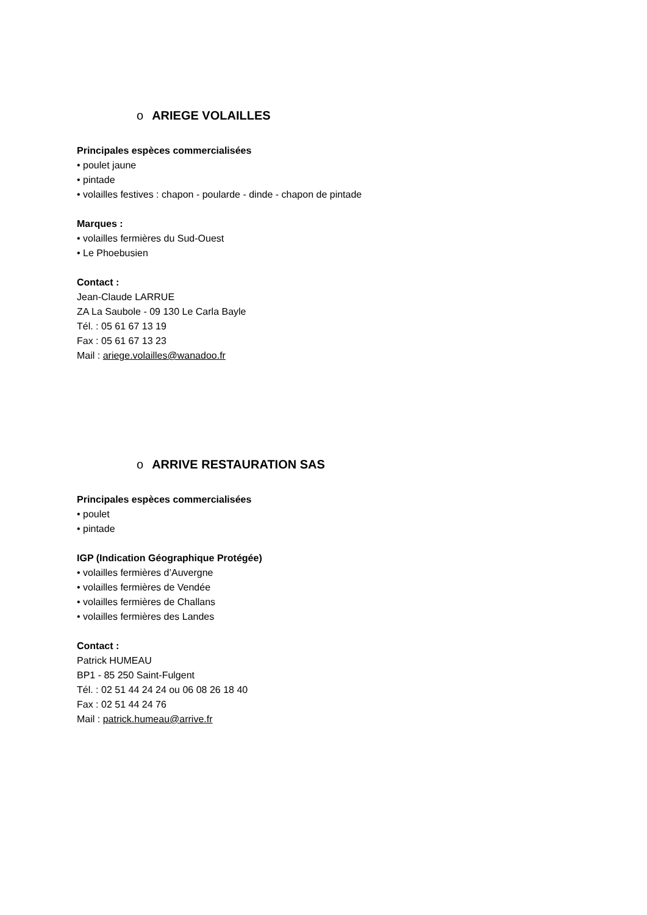o ARIEGE VOLAILLES
Principales espèces commercialisées
• poulet jaune
• pintade
• volailles festives : chapon - poularde - dinde - chapon de pintade
Marques :
• volailles fermières du Sud-Ouest
• Le Phoebusien
Contact :
Jean-Claude LARRUE
ZA La Saubole - 09 130 Le Carla Bayle
Tél. : 05 61 67 13 19
Fax : 05 61 67 13 23
Mail : ariege.volailles@wanadoo.fr
o ARRIVE RESTAURATION SAS
Principales espèces commercialisées
• poulet
• pintade
IGP (Indication Géographique Protégée)
• volailles fermières d’Auvergne
• volailles fermières de Vendée
• volailles fermières de Challans
• volailles fermières des Landes
Contact :
Patrick HUMEAU
BP1 - 85 250 Saint-Fulgent
Tél. : 02 51 44 24 24 ou 06 08 26 18 40
Fax : 02 51 44 24 76
Mail : patrick.humeau@arrive.fr